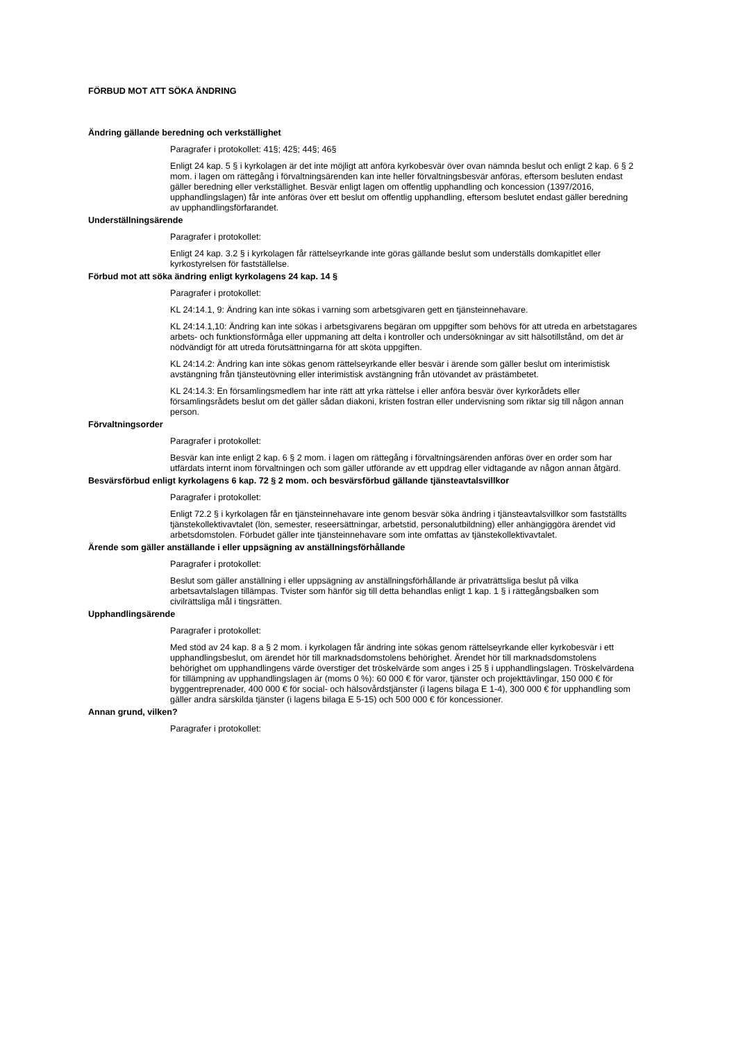FÖRBUD MOT ATT SÖKA ÄNDRING
Ändring gällande beredning och verkställighet
Paragrafer i protokollet: 41§; 42§; 44§; 46§
Enligt 24 kap. 5 § i kyrkolagen är det inte möjligt att anföra kyrkobesvär över ovan nämnda beslut och enligt 2 kap. 6 § 2 mom. i lagen om rättegång i förvaltningsärenden kan inte heller förvaltningsbesvär anföras, eftersom besluten endast gäller beredning eller verkställighet. Besvär enligt lagen om offentlig upphandling och koncession (1397/2016, upphandlingslagen) får inte anföras över ett beslut om offentlig upphandling, eftersom beslutet endast gäller beredning av upphandlingsförfarandet.
Underställningsärende
Paragrafer i protokollet:
Enligt 24 kap. 3.2 § i kyrkolagen får rättelseyrkande inte göras gällande beslut som underställs domkapitlet eller kyrkostyrelsen för fastställelse.
Förbud mot att söka ändring enligt kyrkolagens 24 kap. 14 §
Paragrafer i protokollet:
KL 24:14.1, 9: Ändring kan inte sökas i varning som arbetsgivaren gett en tjänsteinnehavare.
KL 24:14.1,10: Ändring kan inte sökas i arbetsgivarens begäran om uppgifter som behövs för att utreda en arbetstagares arbets- och funktionsförmåga eller uppmaning att delta i kontroller och undersökningar av sitt hälsotillstånd, om det är nödvändigt för att utreda förutsättningarna för att sköta uppgiften.
KL 24:14.2: Ändring kan inte sökas genom rättelseyrkande eller besvär i ärende som gäller beslut om interimistisk avstängning från tjänsteutövning eller interimistisk avstängning från utövandet av prästämbetet.
KL 24:14.3: En församlingsmedlem har inte rätt att yrka rättelse i eller anföra besvär över kyrkorådets eller församlingsrådets beslut om det gäller sådan diakoni, kristen fostran eller undervisning som riktar sig till någon annan person.
Förvaltningsorder
Paragrafer i protokollet:
Besvär kan inte enligt 2 kap. 6 § 2 mom. i lagen om rättegång i förvaltningsärenden anföras över en order som har utfärdats internt inom förvaltningen och som gäller utförande av ett uppdrag eller vidtagande av någon annan åtgärd.
Besvärsförbud enligt kyrkolagens 6 kap. 72 § 2 mom. och besvärsförbud gällande tjänsteavtalsvillkor
Paragrafer i protokollet:
Enligt 72.2 § i kyrkolagen får en tjänsteinnehavare inte genom besvär söka ändring i tjänsteavtalsvillkor som fastställts tjänstekollektivavtalet (lön, semester, reseersättningar, arbetstid, personalutbildning) eller anhängiggöra ärendet vid arbetsdomstolen. Förbudet gäller inte tjänsteinnehavare som inte omfattas av tjänstekollektivavtalet.
Ärende som gäller anställande i eller uppsägning av anställningsförhållande
Paragrafer i protokollet:
Beslut som gäller anställning i eller uppsägning av anställningsförhållande är privaträttsliga beslut på vilka arbetsavtalslagen tillämpas. Tvister som hänför sig till detta behandlas enligt 1 kap. 1 § i rättegångsbalken som civilrättsliga mål i tingsrätten.
Upphandlingsärende
Paragrafer i protokollet:
Med stöd av 24 kap. 8 a § 2 mom. i kyrkolagen får ändring inte sökas genom rättelseyrkande eller kyrkobesvär i ett upphandlingsbeslut, om ärendet hör till marknadsdomstolens behörighet. Ärendet hör till marknadsdomstolens behörighet om upphandlingens värde överstiger det tröskelvärde som anges i 25 § i upphandlingslagen. Tröskelvärdena för tillämpning av upphandlingslagen är (moms 0 %): 60 000 € för varor, tjänster och projekttävlingar, 150 000 € för byggentreprenader, 400 000 € för social- och hälsovårdstjänster (i lagens bilaga E 1-4), 300 000 € för upphandling som gäller andra särskilda tjänster (i lagens bilaga E 5-15) och 500 000 € för koncessioner.
Annan grund, vilken?
Paragrafer i protokollet: